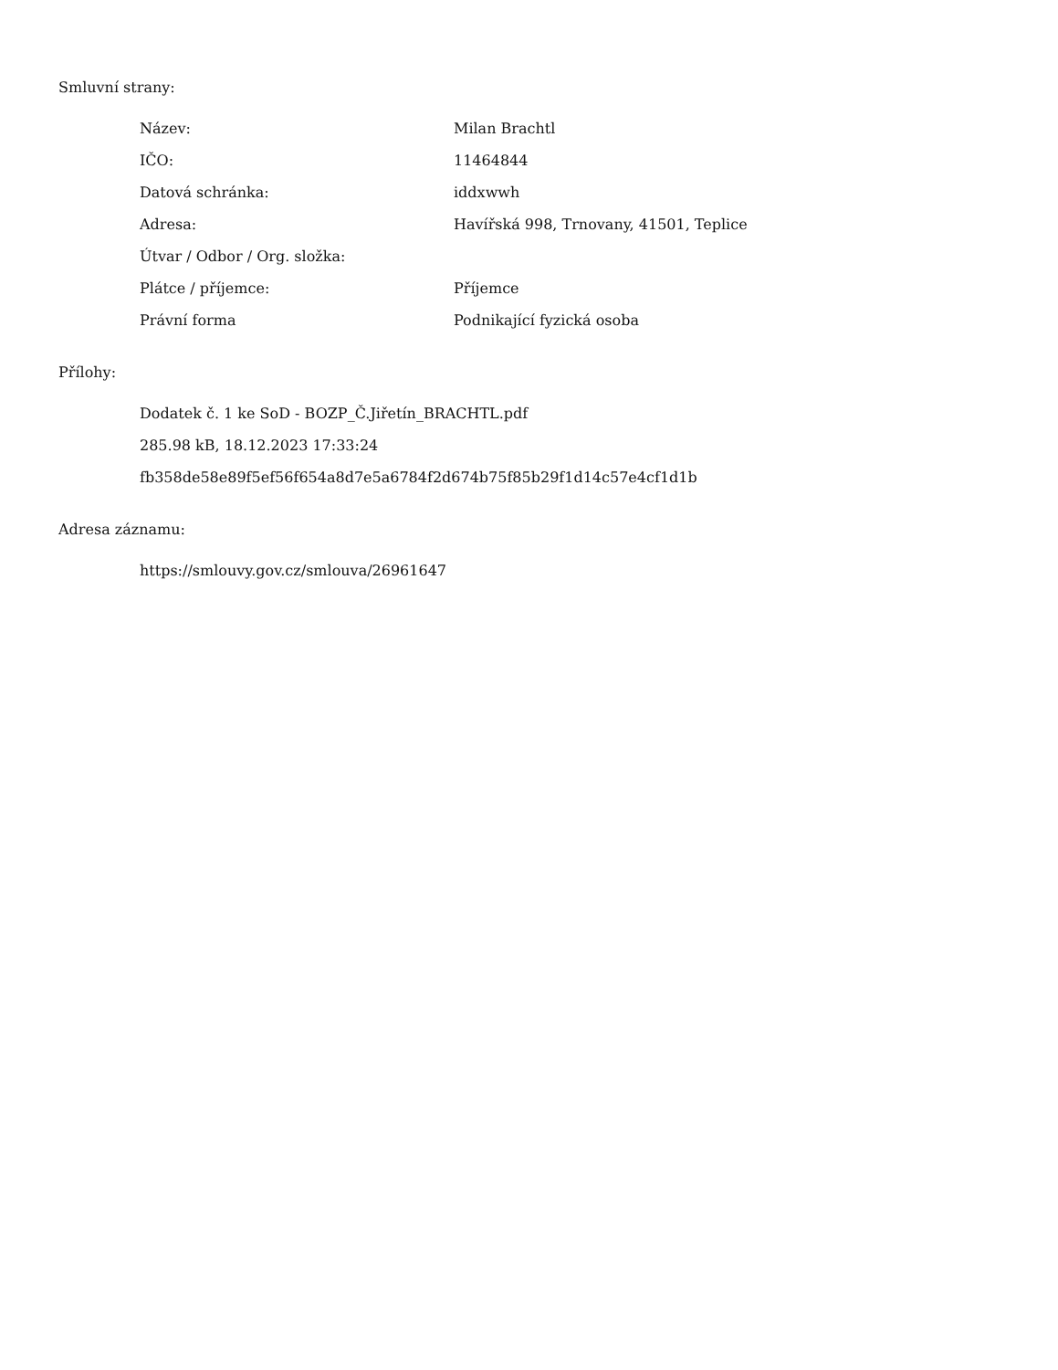Smluvní strany:
| Název: | Milan Brachtl |
| IČO: | 11464844 |
| Datová schránka: | iddxwwh |
| Adresa: | Havířská 998, Trnovany, 41501, Teplice |
| Útvar / Odbor / Org. složka: | |
| Plátce / příjemce: | Příjemce |
| Právní forma | Podnikající fyzická osoba |
Přílohy:
Dodatek č. 1 ke SoD - BOZP_Č.Jiřetín_BRACHTL.pdf
285.98 kB, 18.12.2023 17:33:24
fb358de58e89f5ef56f654a8d7e5a6784f2d674b75f85b29f1d14c57e4cf1d1b
Adresa záznamu:
https://smlouvy.gov.cz/smlouva/26961647